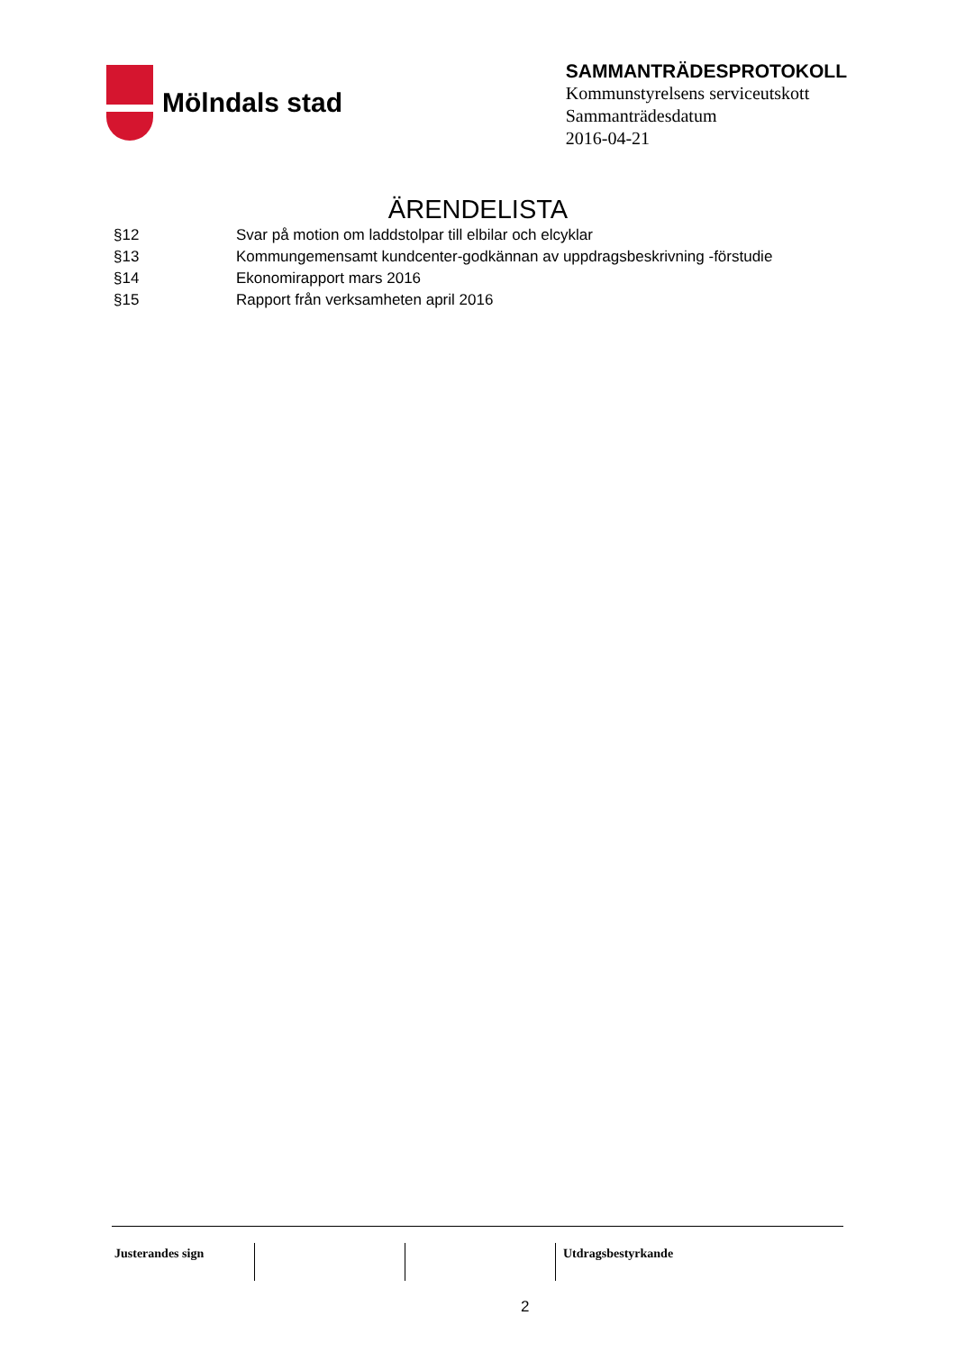Mölndals stad
SAMMANTRÄDESPROTOKOLL
Kommunstyrelsens serviceutskott
Sammanträdesdatum
2016-04-21
ÄRENDELISTA
| §12 | Svar på motion om laddstolpar till elbilar och elcyklar |
| §13 | Kommungemensamt kundcenter-godkännan av uppdragsbeskrivning -förstudie |
| §14 | Ekonomirapport mars 2016 |
| §15 | Rapport från verksamheten april 2016 |
| Justerandes sign | | | Utdragsbestyrkande |
2